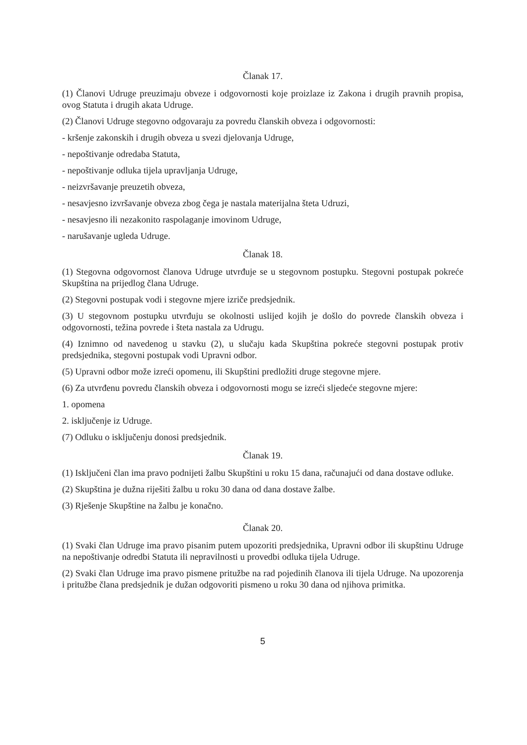Članak 17.
(1) Članovi Udruge preuzimaju obveze i odgovornosti koje proizlaze iz Zakona i drugih pravnih propisa, ovog Statuta i drugih akata Udruge.
(2) Članovi Udruge stegovno odgovaraju za povredu članskih obveza i odgovornosti:
- kršenje zakonskih i drugih obveza u svezi djelovanja Udruge,
- nepoštivanje odredaba Statuta,
- nepoštivanje odluka tijela upravljanja Udruge,
- neizvršavanje preuzetih obveza,
- nesavjesno izvršavanje obveza zbog čega je nastala materijalna šteta Udruzi,
- nesavjesno ili nezakonito raspolaganje imovinom Udruge,
- narušavanje ugleda Udruge.
Članak 18.
(1) Stegovna odgovornost članova Udruge utvrđuje se u stegovnom postupku. Stegovni postupak pokreće Skupština na prijedlog člana Udruge.
(2) Stegovni postupak vodi i stegovne mjere izriče predsjednik.
(3) U stegovnom postupku utvrđuju se okolnosti uslijed kojih je došlo do povrede članskih obveza i odgovornosti, težina povrede i šteta nastala za Udrugu.
(4) Iznimno od navedenog u stavku (2), u slučaju kada Skupština pokreće stegovni postupak protiv predsjednika, stegovni postupak vodi Upravni odbor.
(5) Upravni odbor može izreći opomenu, ili Skupštini predložiti druge stegovne mjere.
(6) Za utvrđenu povredu članskih obveza i odgovornosti mogu se izreći sljedeće stegovne mjere:
1. opomena
2. isključenje iz Udruge.
(7) Odluku o isključenju donosi predsjednik.
Članak 19.
(1) Isključeni član ima pravo podnijeti žalbu Skupštini u roku 15 dana, računajući od dana dostave odluke.
(2) Skupština je dužna riješiti žalbu u roku 30 dana od dana dostave žalbe.
(3) Rješenje Skupštine na žalbu je konačno.
Članak 20.
(1) Svaki član Udruge ima pravo pisanim putem upozoriti predsjednika, Upravni odbor ili skupštinu Udruge na nepoštivanje odredbi Statuta ili nepravilnosti u provedbi odluka tijela Udruge.
(2) Svaki član Udruge ima pravo pismene pritužbe na rad pojedinih članova ili tijela Udruge. Na upozorenja i pritužbe člana predsjednik je dužan odgovoriti pismeno u roku 30 dana od njihova primitka.
5